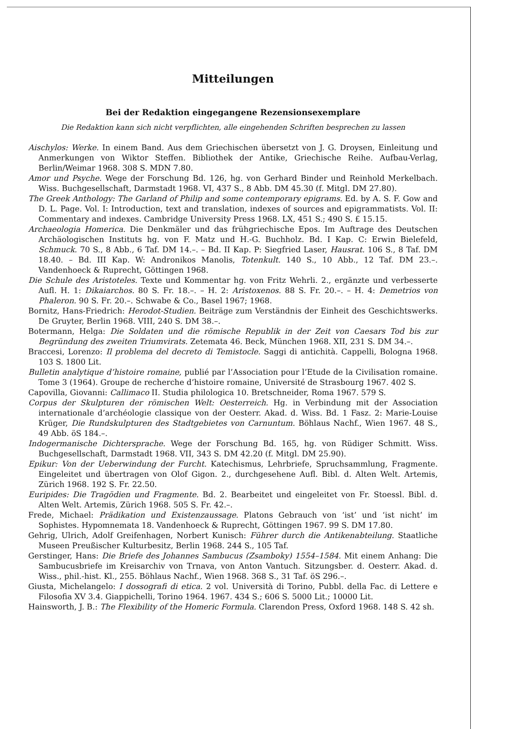Mitteilungen
Bei der Redaktion eingegangene Rezensionsexemplare
Die Redaktion kann sich nicht verpflichten, alle eingehenden Schriften besprechen zu lassen
Aischylos: Werke. In einem Band. Aus dem Griechischen übersetzt von J. G. Droysen, Einleitung und Anmerkungen von Wiktor Steffen. Bibliothek der Antike, Griechische Reihe. Aufbau-Verlag, Berlin/Weimar 1968. 308 S. MDN 7.80.
Amor und Psyche. Wege der Forschung Bd. 126, hg. von Gerhard Binder und Reinhold Merkelbach. Wiss. Buchgesellschaft, Darmstadt 1968. VI, 437 S., 8 Abb. DM 45.30 (f. Mitgl. DM 27.80).
The Greek Anthology: The Garland of Philip and some contemporary epigrams. Ed. by A. S. F. Gow and D. L. Page. Vol. I: Introduction, text and translation, indexes of sources and epigrammatists. Vol. II: Commentary and indexes. Cambridge University Press 1968. LX, 451 S.; 490 S. £ 15.15.
Archaeologia Homerica. Die Denkmäler und das frühgriechische Epos. Im Auftrage des Deutschen Archäologischen Instituts hg. von F. Matz und H.-G. Buchholz. Bd. I Kap. C: Erwin Bielefeld, Schmuck. 70 S., 8 Abb., 6 Taf. DM 14.–. – Bd. II Kap. P: Siegfried Laser, Hausrat. 106 S., 8 Taf. DM 18.40. – Bd. III Kap. W: Andronikos Manolis, Totenkult. 140 S., 10 Abb., 12 Taf. DM 23.–. Vandenhoeck & Ruprecht, Göttingen 1968.
Die Schule des Aristoteles. Texte und Kommentar hg. von Fritz Wehrli. 2., ergänzte und verbesserte Aufl. H. 1: Dikaiarchos. 80 S. Fr. 18.–. – H. 2: Aristoxenos. 88 S. Fr. 20.–. – H. 4: Demetrios von Phaleron. 90 S. Fr. 20.–. Schwabe & Co., Basel 1967; 1968.
Bornitz, Hans-Friedrich: Herodot-Studien. Beiträge zum Verständnis der Einheit des Geschichtswerks. De Gruyter, Berlin 1968. VIII, 240 S. DM 38.–.
Botermann, Helga: Die Soldaten und die römische Republik in der Zeit von Caesars Tod bis zur Begründung des zweiten Triumvirats. Zetemata 46. Beck, München 1968. XII, 231 S. DM 34.–.
Braccesi, Lorenzo: Il problema del decreto di Temistocle. Saggi di antichità. Cappelli, Bologna 1968. 103 S. 1800 Lit.
Bulletin analytique d’histoire romaine, publié par l’Association pour l’Etude de la Civilisation romaine. Tome 3 (1964). Groupe de recherche d’histoire romaine, Université de Strasbourg 1967. 402 S.
Capovilla, Giovanni: Callimaco II. Studia philologica 10. Bretschneider, Roma 1967. 579 S.
Corpus der Skulpturen der römischen Welt: Oesterreich. Hg. in Verbindung mit der Association internationale d’archéologie classique von der Oesterr. Akad. d. Wiss. Bd. 1 Fasz. 2: Marie-Louise Krüger, Die Rundskulpturen des Stadtgebietes von Carnuntum. Böhlaus Nachf., Wien 1967. 48 S., 49 Abb. öS 184.–.
Indogermanische Dichtersprache. Wege der Forschung Bd. 165, hg. von Rüdiger Schmitt. Wiss. Buchgesellschaft, Darmstadt 1968. VII, 343 S. DM 42.20 (f. Mitgl. DM 25.90).
Epikur: Von der Ueberwindung der Furcht. Katechismus, Lehrbriefe, Spruchsammlung, Fragmente. Eingeleitet und übertragen von Olof Gigon. 2., durchgesehene Aufl. Bibl. d. Alten Welt. Artemis, Zürich 1968. 192 S. Fr. 22.50.
Euripides: Die Tragödien und Fragmente. Bd. 2. Bearbeitet und eingeleitet von Fr. Stoessl. Bibl. d. Alten Welt. Artemis, Zürich 1968. 505 S. Fr. 42.–.
Frede, Michael: Prädikation und Existenzaussage. Platons Gebrauch von ‘ist’ und ‘ist nicht’ im Sophistes. Hypomnemata 18. Vandenhoeck & Ruprecht, Göttingen 1967. 99 S. DM 17.80.
Gehrig, Ulrich, Adolf Greifenhagen, Norbert Kunisch: Führer durch die Antikenabteilung. Staatliche Museen Preußischer Kulturbesitz, Berlin 1968. 244 S., 105 Taf.
Gerstinger, Hans: Die Briefe des Johannes Sambucus (Zsamboky) 1554–1584. Mit einem Anhang: Die Sambucusbriefe im Kreisarchiv von Trnava, von Anton Vantuch. Sitzungsber. d. Oesterr. Akad. d. Wiss., phil.-hist. Kl., 255. Böhlaus Nachf., Wien 1968. 368 S., 31 Taf. öS 296.–.
Giusta, Michelangelo: I dossografi di etica. 2 vol. Università di Torino, Pubbl. della Fac. di Lettere e Filosofia XV 3.4. Giappichelli, Torino 1964. 1967. 434 S.; 606 S. 5000 Lit.; 10000 Lit.
Hainsworth, J. B.: The Flexibility of the Homeric Formula. Clarendon Press, Oxford 1968. 148 S. 42 sh.